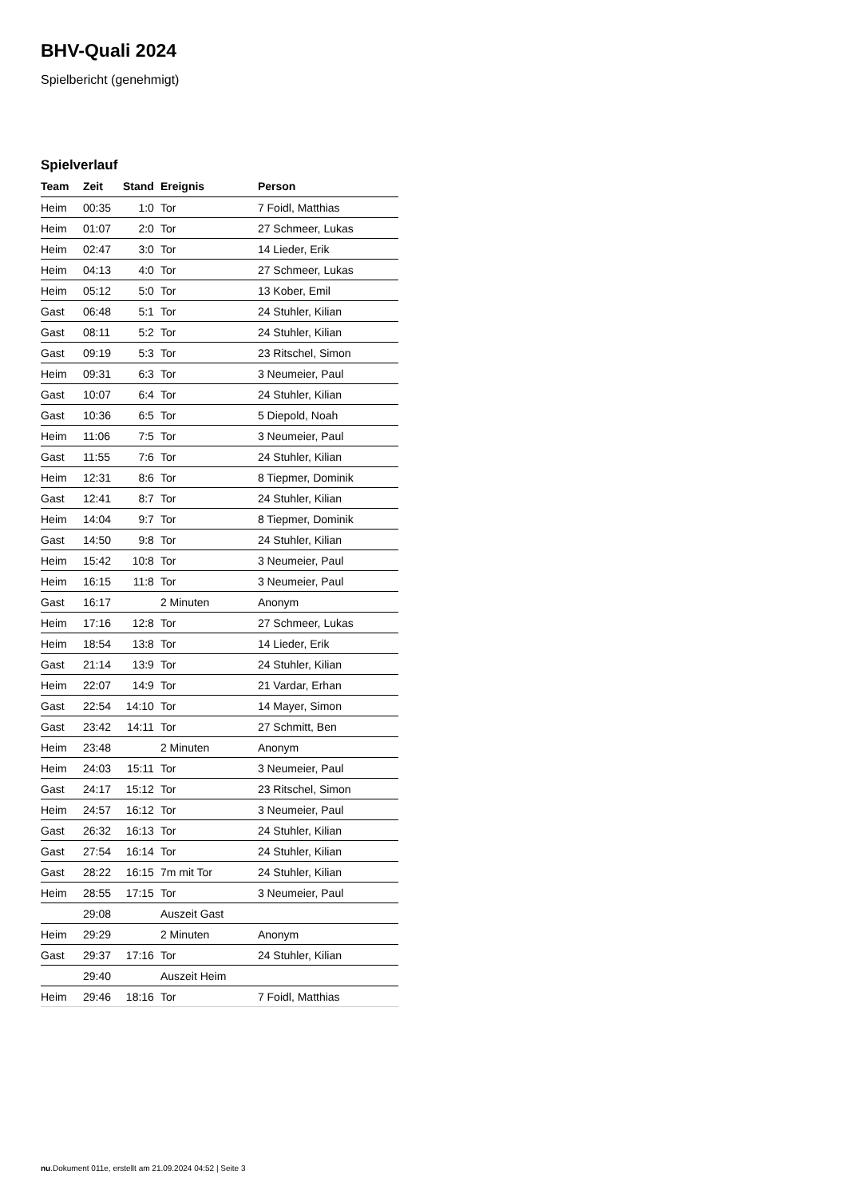BHV-Quali 2024
Spielbericht (genehmigt)
Spielverlauf
| Team | Zeit | Stand | Ereignis | Person |
| --- | --- | --- | --- | --- |
| Heim | 00:35 | 1:0 | Tor | 7 Foidl, Matthias |
| Heim | 01:07 | 2:0 | Tor | 27 Schmeer, Lukas |
| Heim | 02:47 | 3:0 | Tor | 14 Lieder, Erik |
| Heim | 04:13 | 4:0 | Tor | 27 Schmeer, Lukas |
| Heim | 05:12 | 5:0 | Tor | 13 Kober, Emil |
| Gast | 06:48 | 5:1 | Tor | 24 Stuhler, Kilian |
| Gast | 08:11 | 5:2 | Tor | 24 Stuhler, Kilian |
| Gast | 09:19 | 5:3 | Tor | 23 Ritschel, Simon |
| Heim | 09:31 | 6:3 | Tor | 3 Neumeier, Paul |
| Gast | 10:07 | 6:4 | Tor | 24 Stuhler, Kilian |
| Gast | 10:36 | 6:5 | Tor | 5 Diepold, Noah |
| Heim | 11:06 | 7:5 | Tor | 3 Neumeier, Paul |
| Gast | 11:55 | 7:6 | Tor | 24 Stuhler, Kilian |
| Heim | 12:31 | 8:6 | Tor | 8 Tiepmer, Dominik |
| Gast | 12:41 | 8:7 | Tor | 24 Stuhler, Kilian |
| Heim | 14:04 | 9:7 | Tor | 8 Tiepmer, Dominik |
| Gast | 14:50 | 9:8 | Tor | 24 Stuhler, Kilian |
| Heim | 15:42 | 10:8 | Tor | 3 Neumeier, Paul |
| Heim | 16:15 | 11:8 | Tor | 3 Neumeier, Paul |
| Gast | 16:17 | | 2 Minuten | Anonym |
| Heim | 17:16 | 12:8 | Tor | 27 Schmeer, Lukas |
| Heim | 18:54 | 13:8 | Tor | 14 Lieder, Erik |
| Gast | 21:14 | 13:9 | Tor | 24 Stuhler, Kilian |
| Heim | 22:07 | 14:9 | Tor | 21 Vardar, Erhan |
| Gast | 22:54 | 14:10 | Tor | 14 Mayer, Simon |
| Gast | 23:42 | 14:11 | Tor | 27 Schmitt, Ben |
| Heim | 23:48 | | 2 Minuten | Anonym |
| Heim | 24:03 | 15:11 | Tor | 3 Neumeier, Paul |
| Gast | 24:17 | 15:12 | Tor | 23 Ritschel, Simon |
| Heim | 24:57 | 16:12 | Tor | 3 Neumeier, Paul |
| Gast | 26:32 | 16:13 | Tor | 24 Stuhler, Kilian |
| Gast | 27:54 | 16:14 | Tor | 24 Stuhler, Kilian |
| Gast | 28:22 | 16:15 | 7m mit Tor | 24 Stuhler, Kilian |
| Heim | 28:55 | 17:15 | Tor | 3 Neumeier, Paul |
| | 29:08 | | Auszeit Gast | |
| Heim | 29:29 | | 2 Minuten | Anonym |
| Gast | 29:37 | 17:16 | Tor | 24 Stuhler, Kilian |
| | 29:40 | | Auszeit Heim | |
| Heim | 29:46 | 18:16 | Tor | 7 Foidl, Matthias |
nu.Dokument 011e, erstellt am 21.09.2024 04:52 | Seite 3